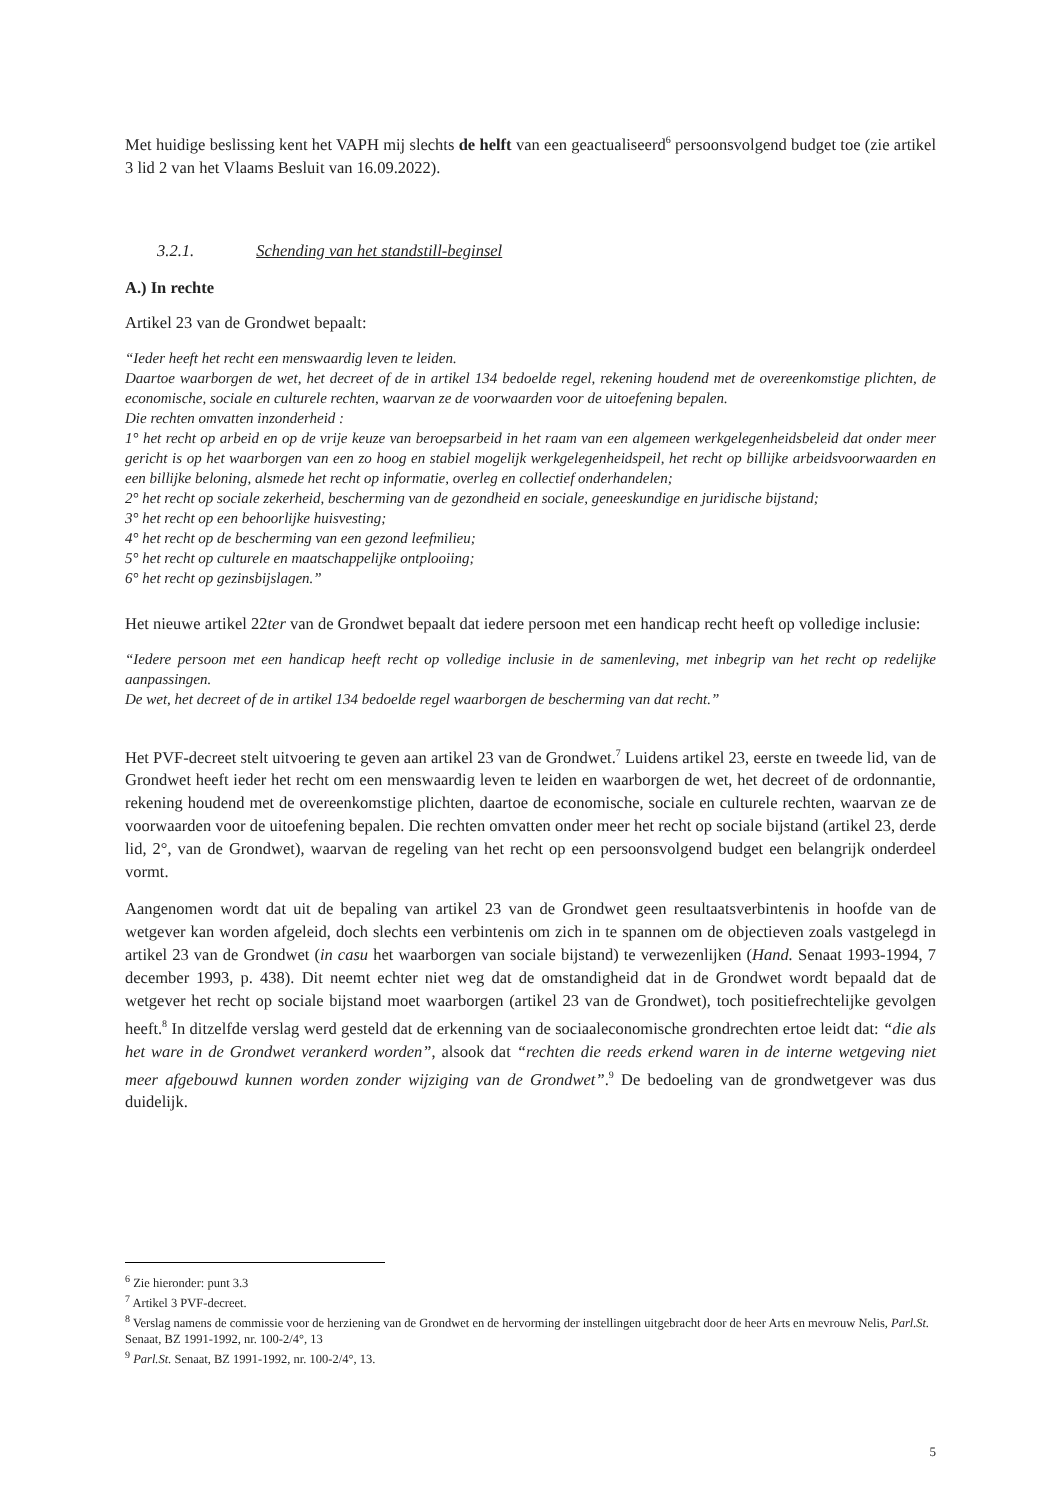Met huidige beslissing kent het VAPH mij slechts de helft van een geactualiseerd<sup>6</sup> persoonsvolgend budget toe (zie artikel 3 lid 2 van het Vlaams Besluit van 16.09.2022).
3.2.1. Schending van het standstill-beginsel
A.) In rechte
Artikel 23 van de Grondwet bepaalt:
“Ieder heeft het recht een menswaardig leven te leiden.
Daartoe waarborgen de wet, het decreet of de in artikel 134 bedoelde regel, rekening houdend met de overeenkomstige plichten, de economische, sociale en culturele rechten, waarvan ze de voorwaarden voor de uitoefening bepalen.
Die rechten omvatten inzonderheid :
1° het recht op arbeid en op de vrije keuze van beroepsarbeid in het raam van een algemeen werkgelegenheidsbeleid dat onder meer gericht is op het waarborgen van een zo hoog en stabiel mogelijk werkgelegenheidspeil, het recht op billijke arbeidsvoorwaarden en een billijke beloning, alsmede het recht op informatie, overleg en collectief onderhandelen;
2° het recht op sociale zekerheid, bescherming van de gezondheid en sociale, geneeskundige en juridische bijstand;
3° het recht op een behoorlijke huisvesting;
4° het recht op de bescherming van een gezond leefmilieu;
5° het recht op culturele en maatschappelijke ontplooiing;
6° het recht op gezinsbijslagen.”
Het nieuwe artikel 22ter van de Grondwet bepaalt dat iedere persoon met een handicap recht heeft op volledige inclusie:
“Iedere persoon met een handicap heeft recht op volledige inclusie in de samenleving, met inbegrip van het recht op redelijke aanpassingen.
De wet, het decreet of de in artikel 134 bedoelde regel waarborgen de bescherming van dat recht.”
Het PVF-decreet stelt uitvoering te geven aan artikel 23 van de Grondwet.<sup>7</sup> Luidens artikel 23, eerste en tweede lid, van de Grondwet heeft ieder het recht om een menswaardig leven te leiden en waarborgen de wet, het decreet of de ordonnantie, rekening houdend met de overeenkomstige plichten, daartoe de economische, sociale en culturele rechten, waarvan ze de voorwaarden voor de uitoefening bepalen. Die rechten omvatten onder meer het recht op sociale bijstand (artikel 23, derde lid, 2°, van de Grondwet), waarvan de regeling van het recht op een persoonsvolgend budget een belangrijk onderdeel vormt.
Aangenomen wordt dat uit de bepaling van artikel 23 van de Grondwet geen resultaatsverbintenis in hoofde van de wetgever kan worden afgeleid, doch slechts een verbintenis om zich in te spannen om de objectieven zoals vastgelegd in artikel 23 van de Grondwet (in casu het waarborgen van sociale bijstand) te verwezenlijken (Hand. Senaat 1993-1994, 7 december 1993, p. 438). Dit neemt echter niet weg dat de omstandigheid dat in de Grondwet wordt bepaald dat de wetgever het recht op sociale bijstand moet waarborgen (artikel 23 van de Grondwet), toch positiefrechtelijke gevolgen heeft.<sup>8</sup> In ditzelfde verslag werd gesteld dat de erkenning van de sociaaleconomische grondrechten ertoe leidt dat: “die als het ware in de Grondwet verankerd worden”, alsook dat “rechten die reeds erkend waren in de interne wetgeving niet meer afgebouwd kunnen worden zonder wijziging van de Grondwet”.<sup>9</sup> De bedoeling van de grondwetgever was dus duidelijk.
<sup>6</sup> Zie hieronder: punt 3.3
<sup>7</sup> Artikel 3 PVF-decreet.
<sup>8</sup> Verslag namens de commissie voor de herziening van de Grondwet en de hervorming der instellingen uitgebracht door de heer Arts en mevrouw Nelis, Parl.St. Senaat, BZ 1991-1992, nr. 100-2/4°, 13
<sup>9</sup> Parl.St. Senaat, BZ 1991-1992, nr. 100-2/4°, 13.
5